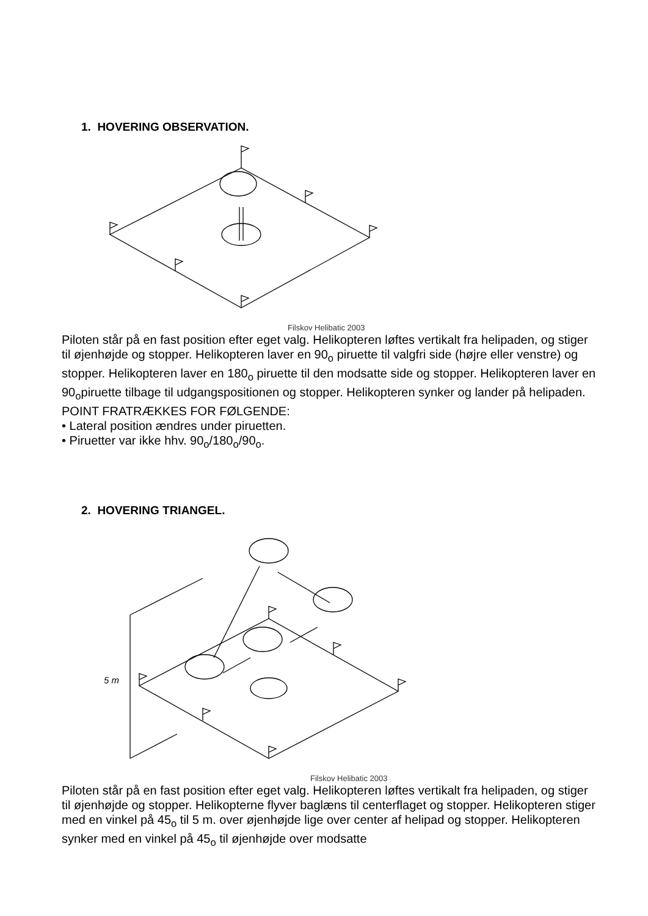1. HOVERING OBSERVATION.
Filskov Helibatic 2003
Piloten står på en fast position efter eget valg. Helikopteren løftes vertikalt fra helipaden, og stiger til øjenhøjde og stopper. Helikopteren laver en 90<sub>o</sub> piruette til valgfri side (højre eller venstre) og stopper. Helikopteren laver en 180<sub>o</sub> piruette til den modsatte side og stopper. Helikopteren laver en 90<sub>o</sub>piruette tilbage til udgangspositionen og stopper. Helikopteren synker og lander på helipaden.
POINT FRATRÆKKES FOR FØLGENDE:
• Lateral position ændres under piruetten.
• Piruetter var ikke hhv. 90<sub>o</sub>/180<sub>o</sub>/90<sub>o</sub>.
2. HOVERING TRIANGEL.
5 m
Filskov Helibatic 2003
Piloten står på en fast position efter eget valg. Helikopteren løftes vertikalt fra helipaden, og stiger til øjenhøjde og stopper. Helikopterne flyver baglæns til centerflaget og stopper. Helikopteren stiger med en vinkel på 45<sub>o</sub> til 5 m. over øjenhøjde lige over center af helipad og stopper. Helikopteren synker med en vinkel på 45<sub>o</sub> til øjenhøjde over modsatte